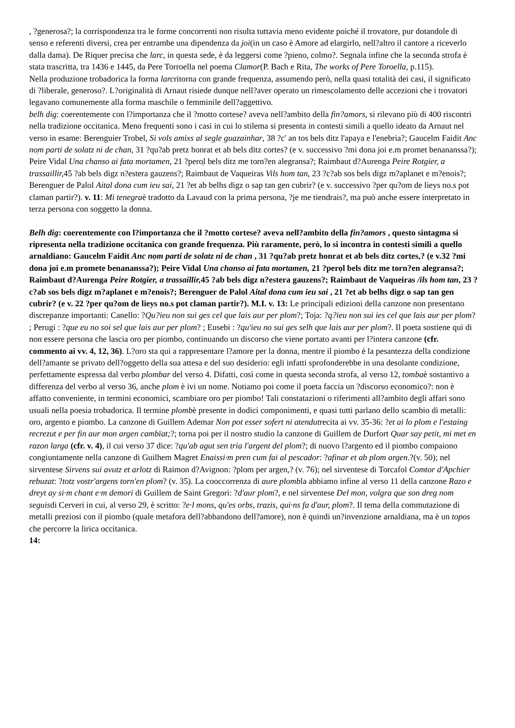, ?generosa?; la corrispondenza tra le forme concorrenti non risulta tuttavia meno evidente poiché il trovatore, pur dotandole di senso e referenti diversi, crea per entrambe una dipendenza da joi(in un caso è Amore ad elargirlo, nell?altro il cantore a riceverlo dalla dama). De Riquer precisa che larc, in questa sede, è da leggersi come ?pieno, colmo?. Segnala infine che la seconda strofa è stata trascritta, tra 1436 e 1445, da Pere Torroella nel poema Clamor(P. Bach e Rita, The works of Pere Toroella, p.115).
Nella produzione trobadorica la forma larcritorna con grande frequenza, assumendo però, nella quasi totalità dei casi, il significato di ?liberale, generoso?. L?originalità di Arnaut risiede dunque nell?aver operato un rimescolamento delle accezioni che i trovatori legavano comunemente alla forma maschile o femminile dell?aggettivo.
belh dig: coerentemente con l?importanza che il ?motto cortese? aveva nell?ambito della fin?amors, si rilevano più di 400 riscontri nella tradizione occitanica. Meno frequenti sono i casi in cui lo stilema si presenta in contesti simili a quello ideato da Arnaut nel verso in esame: Berenguier Trobel, Si vols amixs al segle guazainhar, 38 ?c' an tos bels ditz l'apaya e l'enebria?; Gaucelm Faidit Anc no̩m parti de solatz ni de chan, 31 ?qu?ab pretz honrat et ab bels ditz cortes? (e v. successivo ?mi dona joi e.m promet benananssa?); Peire Vidal Una chanso ai fata mortamen, 21 ?pero̩l bels ditz me torn?en alegransa?; Raimbaut d?Aurenga Peire Rotgier, a trassaillir, 45 ?ab bels digz n?estera gauzens?; Raimbaut de Vaqueiras Vils hom tan, 23 ?c?ab sos bels digz m?aplanet e m?enois?; Berenguer de Palol Aital dona cum ieu sai, 21 ?et ab belhs digz o sap tan gen cubrir? (e v. successivo ?per qu?om de lieys no.s pot claman partir?). v. 11: Mi tenegraè tradotto da Lavaud con la prima persona, ?je me tiendrais?, ma può anche essere interpretato in terza persona con soggetto la donna.
Belh dig: coerentemente con l?importanza che il ?motto cortese? aveva nell?ambito della fin?amors , questo sintagma si ripresenta nella tradizione occitanica con grande frequenza. Più raramente, però, lo si incontra in contesti simili a quello arnaldiano: Gaucelm Faidit Anc no̩m parti de solatz ni de chan , 31 ?qu?ab pretz honrat et ab bels ditz cortes,? (e v.32 ?mi dona joi e.m promete benananssa?); Peire Vidal Una chanso ai fata mortamen, 21 ?pero̩l bels ditz me torn?en alegransa?; Raimbaut d?Aurenga Peire Rotgier, a trassaillir, 45 ?ab bels digz n?estera gauzens?; Raimbaut de Vaqueiras /ils hom tan, 23 ?c?ab sos bels digz m?aplanet e m?enois?; Berenguer de Palol Aital dona cum ieu sai , 21 ?et ab belhs digz o sap tan gen cubrir? (e v. 22 ?per qu?om de lieys no.s pot claman partir?). M.I. v. 13: Le principali edizioni della canzone non presentano discrepanze importanti: Canello: ?Qu?ieu non sui ges cel que lais aur per plom?; Toja: ?q?ieu non sui ies cel que lais aur per plom? ; Perugi : ?que eu no soi sel que lais aur per plom? ; Eusebi : ?qu'ieu no sui ges selh que lais aur per plom?. Il poeta sostiene qui di non essere persona che lascia oro per piombo, continuando un discorso che viene portato avanti per l?intera canzone (cfr. commento ai vv. 4, 12, 36). L?oro sta qui a rappresentare l?amore per la donna, mentre il piombo è la pesantezza della condizione dell?amante se privato dell?oggetto della sua attesa e del suo desiderio: egli infatti sprofonderebbe in una desolante condizione, perfettamente espressa dal verbo plombar del verso 4. Difatti, così come in questa seconda strofa, al verso 12, tombaè sostantivo a differenza del verbo al verso 36, anche plom è ivi un nome. Notiamo poi come il poeta faccia un ?discorso economico?: non è affatto conveniente, in termini economici, scambiare oro per piombo! Tali constatazioni o riferimenti all?ambito degli affari sono usuali nella poesia trobadorica. Il termine plombè presente in dodici componimenti, e quasi tutti parlano dello scambio di metalli: oro, argento e piombo. La canzone di Guillem Ademar Non pot esser sofert ni atendutrecita ai vv. 35-36: ?et ai lo plom e l'estaing recrezut e per fin aur mon argen cambïat;?; torna poi per il nostro studio la canzone di Guillem de Durfort Quar say petit, mi met en razon larga (cfr. v. 4), il cui verso 37 dice: ?qu'ab agut sen tria l'argent del plom?; di nuovo l?argento ed il piombo compaiono congiuntamente nella canzone di Guilhem Magret Enaissi·m pren cum fai al pescador: ?afinar et ab plom argen.?(v. 50); nel sirventese Sirvens sui avutz et arlotz di Raimon d?Avignon: ?plom per argen,? (v. 76); nel sirventese di Torcafol Comtor d'Apchier rebuzat: ?totz vostr'argens torn'en plom? (v. 35). La cooccorrenza di aure plombla abbiamo infine al verso 11 della canzone Razo e dreyt ay si·m chant e·m demori di Guillem de Saint Gregori: ?d'aur plom?, e nel sirventese Del mon, volgra que son dreg nom seguisdi Cerveri in cui, al verso 29, è scritto: ?e·l mons, qu'es orbs, trazis, qui·ns fa d'aur, plom?. Il tema della commutazione di metalli preziosi con il piombo (quale metafora dell?abbandono dell?amore), non è quindi un?invenzione arnaldiana, ma è un topos che percorre la lirica occitanica.
14: